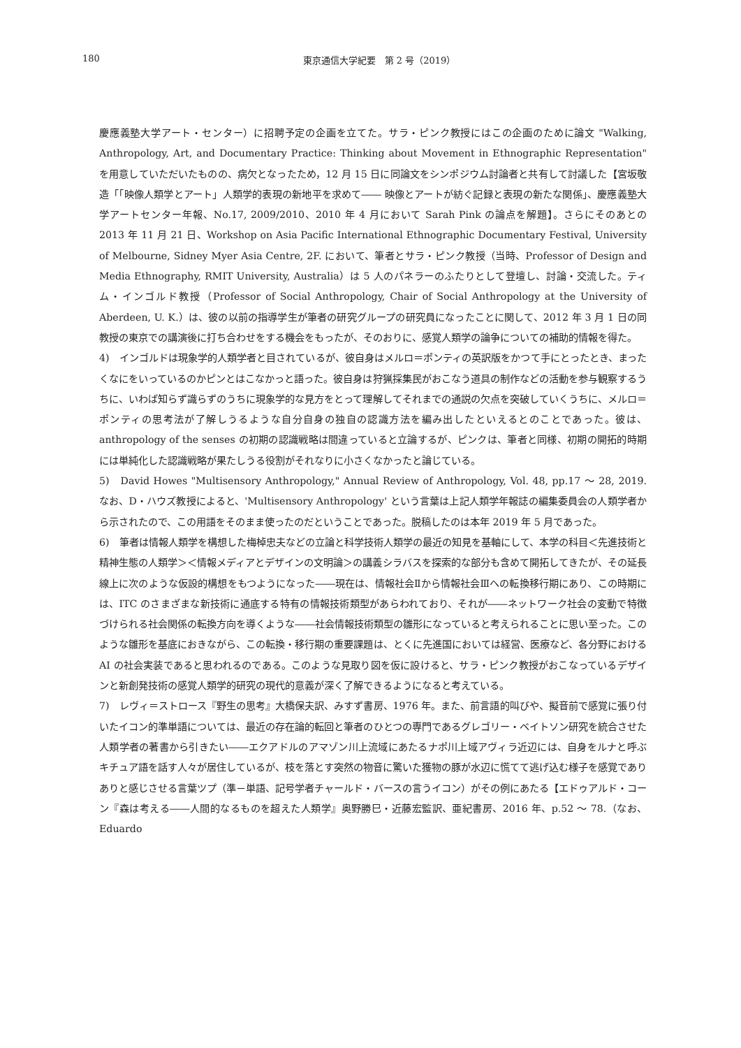180
東京通信大学紀要　第 2 号（2019）
慶應義塾大学アート・センター）に招聘予定の企画を立てた。サラ・ピンク教授にはこの企画のために論文 "Walking, Anthropology, Art, and Documentary Practice: Thinking about Movement in Ethnographic Representation" を用意していただいたものの、病欠となったため，12 月 15 日に同論文をシンポジウム討論者と共有して討議した【宮坂敬造「「映像人類学とアート」人類学的表現の新地平を求めて―― 映像とアートが紡ぐ記録と表現の新たな関係」、慶應義塾大学アートセンター年報、No.17, 2009/2010、2010 年 4 月において Sarah Pink の論点を解題】。さらにそのあとの 2013 年 11 月 21 日、Workshop on Asia Pacific International Ethnographic Documentary Festival, University of Melbourne, Sidney Myer Asia Centre, 2F. において、筆者とサラ・ピンク教授（当時、Professor of Design and Media Ethnography, RMIT University, Australia）は 5 人のパネラーのふたりとして登壇し、討論・交流した。ティム・インゴルド教授（Professor of Social Anthropology, Chair of Social Anthropology at the University of Aberdeen, U. K.）は、彼の以前の指導学生が筆者の研究グループの研究員になったことに関して、2012 年 3 月 1 日の同教授の東京での講演後に打ち合わせをする機会をもったが、そのおりに、感覚人類学の論争についての補助的情報を得た。
4)　インゴルドは現象学的人類学者と目されているが、彼自身はメルロ＝ポンティの英訳版をかつて手にとったとき、まったくなにをいっているのかピンとはこなかっと語った。彼自身は狩猟採集民がおこなう道具の制作などの活動を参与観察するうちに、いわば知らず識らずのうちに現象学的な見方をとって理解してそれまでの通説の欠点を突破していくうちに、メルロ＝ポンティの思考法が了解しうるような自分自身の独自の認識方法を編み出したといえるとのことであった。彼は、anthropology of the senses の初期の認識戦略は間違っていると立論するが、ピンクは、筆者と同様、初期の開拓的時期には単純化した認識戦略が果たしうる役割がそれなりに小さくなかったと論じている。
5)　David Howes "Multisensory Anthropology," Annual Review of Anthropology, Vol. 48, pp.17 ～ 28, 2019. なお、D・ハウズ教授によると、'Multisensory Anthropology' という言葉は上記人類学年報誌の編集委員会の人類学者から示されたので、この用語をそのまま使ったのだということであった。脱稿したのは本年 2019 年 5 月であった。
6)　筆者は情報人類学を構想した梅棹忠夫などの立論と科学技術人類学の最近の知見を基軸にして、本学の科目＜先進技術と精神生態の人類学＞＜情報メディアとデザインの文明論＞の講義シラバスを探索的な部分も含めて開拓してきたが、その延長線上に次のような仮設的構想をもつようになった――現在は、情報社会Ⅱから情報社会Ⅲへの転換移行期にあり、この時期には、ITC のさまざまな新技術に通底する特有の情報技術類型があらわれており、それが――ネットワーク社会の変動で特徴づけられる社会関係の転換方向を導くような――社会情報技術類型の雛形になっていると考えられることに思い至った。このような雛形を基底におきながら、この転換・移行期の重要課題は、とくに先進国においては経営、医療など、各分野における AI の社会実装であると思われるのである。このような見取り図を仮に設けると、サラ・ピンク教授がおこなっているデザインと新創発技術の感覚人類学的研究の現代的意義が深く了解できるようになると考えている。
7)　レヴィ＝ストロース『野生の思考』大橋保夫訳、みすず書房、1976 年。また、前言語的叫びや、擬音前で感覚に張り付いたイコン的準単語については、最近の存在論的転回と筆者のひとつの専門であるグレゴリー・ベイトソン研究を統合させた人類学者の著書から引きたい――エクアドルのアマゾン川上流域にあたるナポ川上域アヴィラ近辺には、自身をルナと呼ぶキチュア語を話す人々が居住しているが、枝を落とす突然の物音に驚いた獲物の豚が水辺に慌てて逃げ込む様子を感覚でありありと感じさせる言葉ツプ（準－単語、記号学者チャールド・バースの言うイコン）がその例にあたる【エドゥアルド・コーン『森は考える――人間的なるものを超えた人類学』奥野勝巳・近藤宏監訳、亜紀書房、2016 年、p.52 ～ 78.（なお、Eduardo